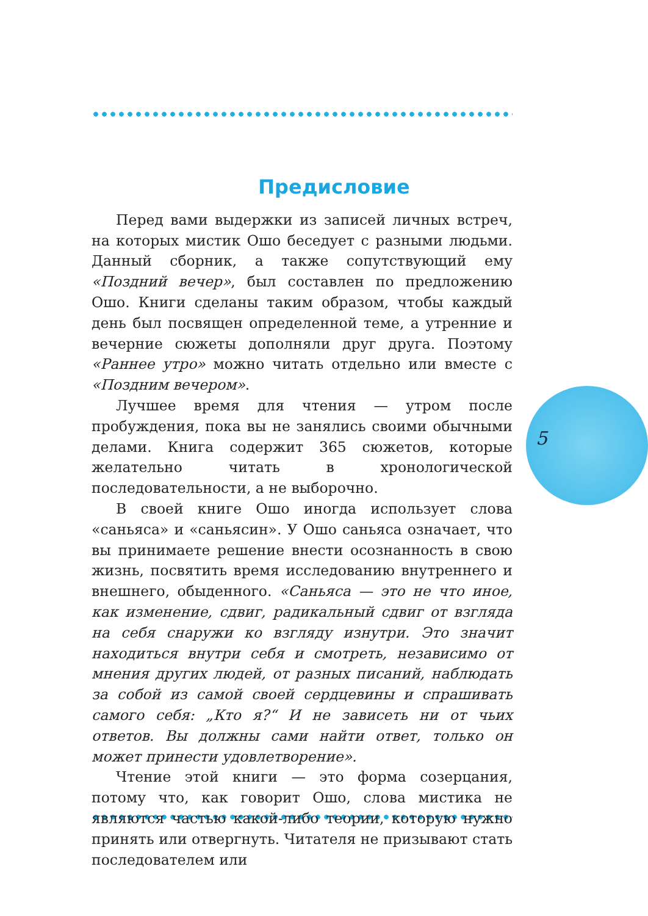5
Предисловие
Перед вами выдержки из записей личных встреч, на которых мистик Ошо беседует с разными людьми. Данный сборник, а также сопутствующий ему «Поздний вечер», был составлен по предложению Ошо. Книги сделаны таким образом, чтобы каждый день был посвящен определенной теме, а утренние и вечерние сюжеты дополняли друг друга. Поэтому «Раннее утро» можно читать отдельно или вместе с «Поздним вечером».
Лучшее время для чтения — утром после пробуждения, пока вы не занялись своими обычными делами. Книга содержит 365 сюжетов, которые желательно читать в хронологической последовательности, а не выборочно.
В своей книге Ошо иногда использует слова «саньяса» и «саньясин». У Ошо саньяса означает, что вы принимаете решение внести осознанность в свою жизнь, посвятить время исследованию внутреннего и внешнего, обыденного. «Саньяса — это не что иное, как изменение, сдвиг, радикальный сдвиг от взгляда на себя снаружи ко взгляду изнутри. Это значит находиться внутри себя и смотреть, независимо от мнения других людей, от разных писаний, наблюдать за собой из самой своей сердцевины и спрашивать самого себя: „Кто я?“ И не зависеть ни от чьих ответов. Вы должны сами найти ответ, только он может принести удовлетворение».
Чтение этой книги — это форма созерцания, потому что, как говорит Ошо, слова мистика не являются частью какой-либо теории, которую нужно принять или отвергнуть. Читателя не призывают стать последователем или